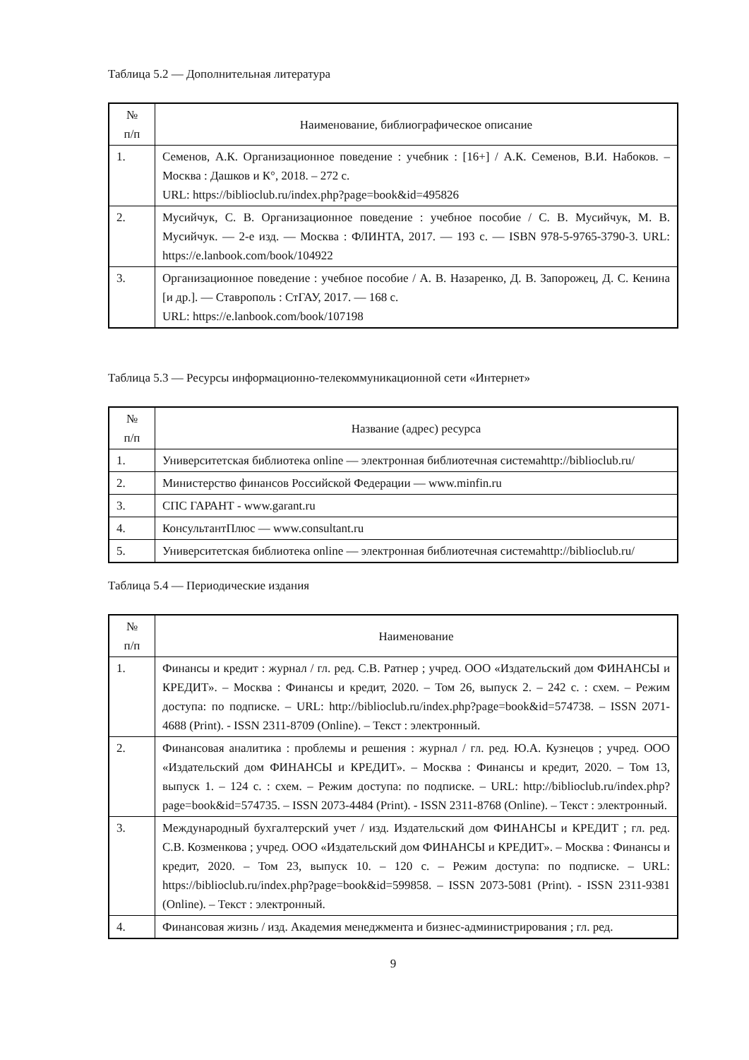Таблица 5.2 — Дополнительная литература
| № п/п | Наименование, библиографическое описание |
| --- | --- |
| 1. | Семенов, А.К. Организационное поведение : учебник : [16+] / А.К. Семенов, В.И. Набоков. – Москва : Дашков и К°, 2018. – 272 с. URL: https://biblioclub.ru/index.php?page=book&id=495826 |
| 2. | Мусийчук, С. В. Организационное поведение : учебное пособие / С. В. Мусийчук, М. В. Мусийчук. — 2-е изд. — Москва : ФЛИНТА, 2017. — 193 с. — ISBN 978-5-9765-3790-3. URL: https://e.lanbook.com/book/104922 |
| 3. | Организационное поведение : учебное пособие / А. В. Назаренко, Д. В. Запорожец, Д. С. Кенина [и др.]. — Ставрополь : СтГАУ, 2017. — 168 с. URL: https://e.lanbook.com/book/107198 |
Таблица 5.3 — Ресурсы информационно-телекоммуникационной сети «Интернет»
| № п/п | Название (адрес) ресурса |
| --- | --- |
| 1. | Университетская библиотека online — электронная библиотечная системаhttp://biblioclub.ru/ |
| 2. | Министерство финансов Российской Федерации — www.minfin.ru |
| 3. | СПС ГАРАНТ - www.garant.ru |
| 4. | КонсультантПлюс — www.consultant.ru |
| 5. | Университетская библиотека online — электронная библиотечная системаhttp://biblioclub.ru/ |
Таблица 5.4 — Периодические издания
| № п/п | Наименование |
| --- | --- |
| 1. | Финансы и кредит : журнал / гл. ред. С.В. Ратнер ; учред. ООО «Издательский дом ФИНАНСЫ и КРЕДИТ». – Москва : Финансы и кредит, 2020. – Том 26, выпуск 2. – 242 с. : схем. – Режим доступа: по подписке. – URL: http://biblioclub.ru/index.php?page=book&id=574738 . – ISSN 2071-4688 (Print). - ISSN 2311-8709 (Online). – Текст : электронный. |
| 2. | Финансовая аналитика : проблемы и решения : журнал / гл. ред. Ю.А. Кузнецов ; учред. ООО «Издательский дом ФИНАНСЫ и КРЕДИТ». – Москва : Финансы и кредит, 2020. – Том 13, выпуск 1. – 124 с. : схем. – Режим доступа: по подписке. – URL: http://biblioclub.ru/index.php?page=book&id=574735 . – ISSN 2073-4484 (Print). - ISSN 2311-8768 (Online). – Текст : электронный. |
| 3. | Международный бухгалтерский учет / изд. Издательский дом ФИНАНСЫ и КРЕДИТ ; гл. ред. С.В. Козменкова ; учред. ООО «Издательский дом ФИНАНСЫ и КРЕДИТ». – Москва : Финансы и кредит, 2020. – Том 23, выпуск 10. – 120 с. – Режим доступа: по подписке. – URL: https://biblioclub.ru/index.php?page=book&id=599858 . – ISSN 2073-5081 (Print). - ISSN 2311-9381 (Online). – Текст : электронный. |
| 4. | Финансовая жизнь / изд. Академия менеджмента и бизнес-администрирования ; гл. ред. |
9